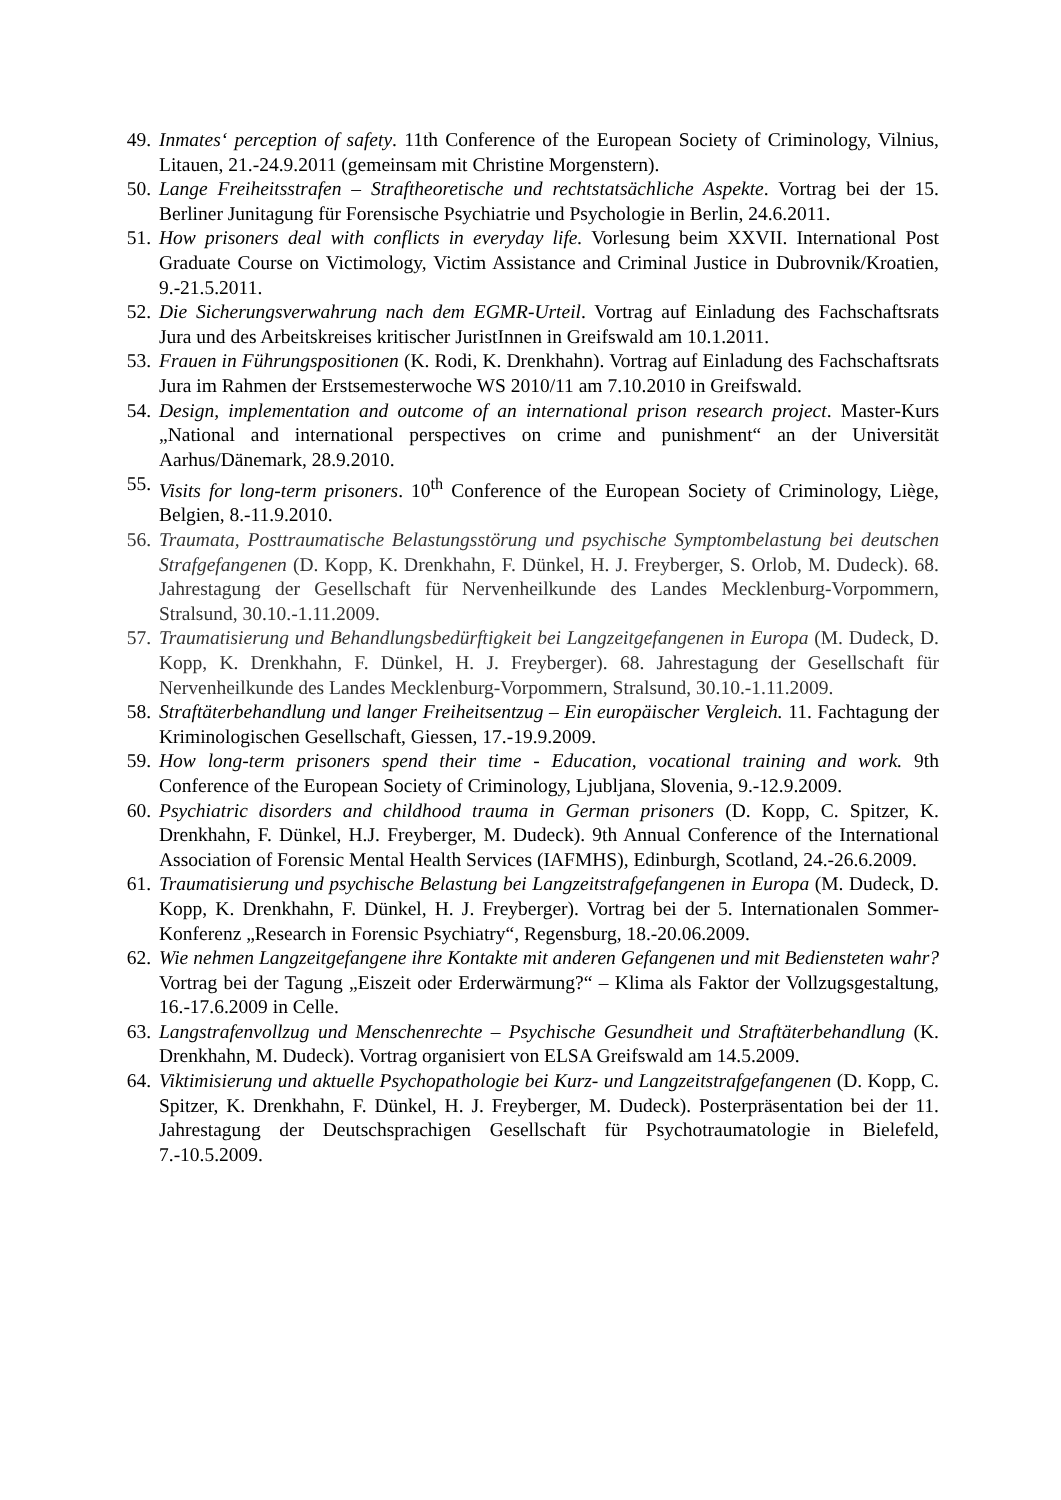49. Inmates‘ perception of safety. 11th Conference of the European Society of Criminology, Vilnius, Litauen, 21.-24.9.2011 (gemeinsam mit Christine Morgenstern).
50. Lange Freiheitsstrafen – Straftheoretische und rechtstatsächliche Aspekte. Vortrag bei der 15. Berliner Junitagung für Forensische Psychiatrie und Psychologie in Berlin, 24.6.2011.
51. How prisoners deal with conflicts in everyday life. Vorlesung beim XXVII. International Post Graduate Course on Victimology, Victim Assistance and Criminal Justice in Dubrovnik/Kroatien, 9.-21.5.2011.
52. Die Sicherungsverwahrung nach dem EGMR-Urteil. Vortrag auf Einladung des Fachschaftsrats Jura und des Arbeitskreises kritischer JuristInnen in Greifswald am 10.1.2011.
53. Frauen in Führungspositionen (K. Rodi, K. Drenkhahn). Vortrag auf Einladung des Fachschaftsrats Jura im Rahmen der Erstsemesterwoche WS 2010/11 am 7.10.2010 in Greifswald.
54. Design, implementation and outcome of an international prison research project. Master-Kurs „National and international perspectives on crime and punishment“ an der Universität Aarhus/Dänemark, 28.9.2010.
55. Visits for long-term prisoners. 10<sup>th</sup> Conference of the European Society of Criminology, Liège, Belgien, 8.-11.9.2010.
56. Traumata, Posttraumatische Belastungsstörung und psychische Symptombelastung bei deutschen Strafgefangenen (D. Kopp, K. Drenkhahn, F. Dünkel, H. J. Freyberger, S. Orlob, M. Dudeck). 68. Jahrestagung der Gesellschaft für Nervenheilkunde des Landes Mecklenburg-Vorpommern, Stralsund, 30.10.-1.11.2009.
57. Traumatisierung und Behandlungsbedürftigkeit bei Langzeitgefangenen in Europa (M. Dudeck, D. Kopp, K. Drenkhahn, F. Dünkel, H. J. Freyberger). 68. Jahrestagung der Gesellschaft für Nervenheilkunde des Landes Mecklenburg-Vorpommern, Stralsund, 30.10.-1.11.2009.
58. Straftäterbehandlung und langer Freiheitsentzug – Ein europäischer Vergleich. 11. Fachtagung der Kriminologischen Gesellschaft, Giessen, 17.-19.9.2009.
59. How long-term prisoners spend their time - Education, vocational training and work. 9th Conference of the European Society of Criminology, Ljubljana, Slovenia, 9.-12.9.2009.
60. Psychiatric disorders and childhood trauma in German prisoners (D. Kopp, C. Spitzer, K. Drenkhahn, F. Dünkel, H.J. Freyberger, M. Dudeck). 9th Annual Conference of the International Association of Forensic Mental Health Services (IAFMHS), Edinburgh, Scotland, 24.-26.6.2009.
61. Traumatisierung und psychische Belastung bei Langzeitstrafgefangenen in Europa (M. Dudeck, D. Kopp, K. Drenkhahn, F. Dünkel, H. J. Freyberger). Vortrag bei der 5. Internationalen Sommer-Konferenz „Research in Forensic Psychiatry“, Regensburg, 18.-20.06.2009.
62. Wie nehmen Langzeitgefangene ihre Kontakte mit anderen Gefangenen und mit Bediensteten wahr? Vortrag bei der Tagung „Eiszeit oder Erderwärmung?“ – Klima als Faktor der Vollzugsgestaltung, 16.-17.6.2009 in Celle.
63. Langstrafenvollzug und Menschenrechte – Psychische Gesundheit und Straftäterbehandlung (K. Drenkhahn, M. Dudeck). Vortrag organisiert von ELSA Greifswald am 14.5.2009.
64. Viktimisierung und aktuelle Psychopathologie bei Kurz- und Langzeitstrafgefangenen (D. Kopp, C. Spitzer, K. Drenkhahn, F. Dünkel, H. J. Freyberger, M. Dudeck). Posterpräsentation bei der 11. Jahrestagung der Deutschsprachigen Gesellschaft für Psychotraumatologie in Bielefeld, 7.-10.5.2009.